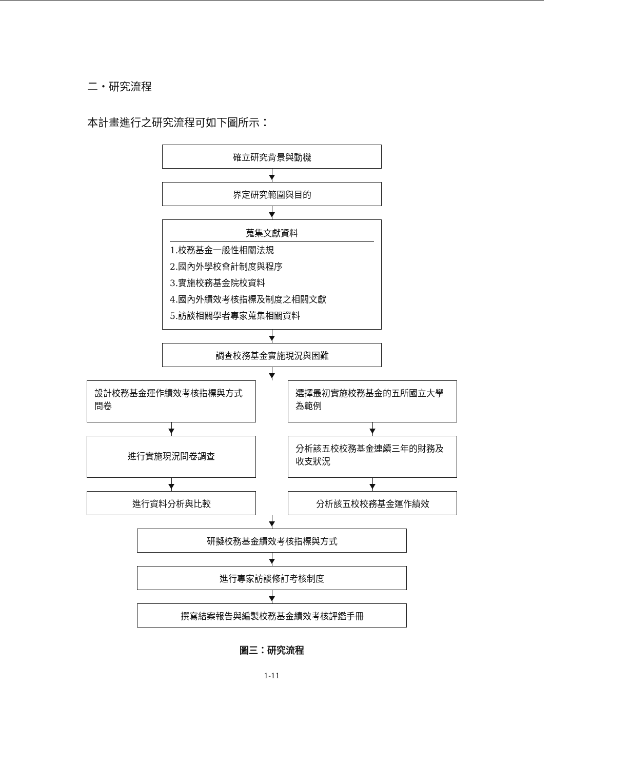二・研究流程
本計畫進行之研究流程可如下圖所示：
確立研究背景與動機
界定研究範圍與目的
蒐集文獻資料
1.校務基金一般性相關法規
2.國內外學校會計制度與程序
3.實施校務基金院校資料
4.國內外績效考核指標及制度之相關文獻
5.訪談相關學者專家蒐集相關資料
調查校務基金實施現況與困難
設計校務基金運作績效考核指標與方式問卷
進行實施現況問卷調查
進行資料分析與比較
選擇最初實施校務基金的五所國立大學為範例
分析該五校校務基金連續三年的財務及收支狀況
分析該五校校務基金運作績效
研擬校務基金績效考核指標與方式
進行專家訪談修訂考核制度
撰寫結案報告與編製校務基金績效考核評鑑手冊
圖三：研究流程
1-11